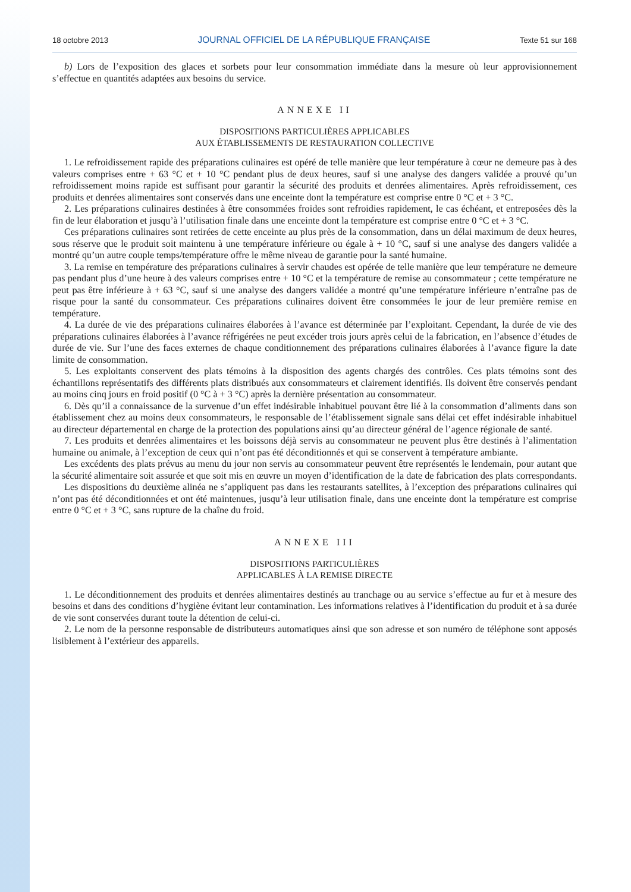18 octobre 2013 JOURNAL OFFICIEL DE LA RÉPUBLIQUE FRANÇAISE Texte 51 sur 168
b) Lors de l’exposition des glaces et sorbets pour leur consommation immédiate dans la mesure où leur approvisionnement s’effectue en quantités adaptées aux besoins du service.
ANNEXE II
DISPOSITIONS PARTICULIÈRES APPLICABLES
AUX ÉTABLISSEMENTS DE RESTAURATION COLLECTIVE
1. Le refroidissement rapide des préparations culinaires est opéré de telle manière que leur température à cœur ne demeure pas à des valeurs comprises entre + 63 °C et + 10 °C pendant plus de deux heures, sauf si une analyse des dangers validée a prouvé qu’un refroidissement moins rapide est suffisant pour garantir la sécurité des produits et denrées alimentaires. Après refroidissement, ces produits et denrées alimentaires sont conservés dans une enceinte dont la température est comprise entre 0 °C et + 3 °C.
2. Les préparations culinaires destinées à être consommées froides sont refroidies rapidement, le cas échéant, et entreposées dès la fin de leur élaboration et jusqu’à l’utilisation finale dans une enceinte dont la température est comprise entre 0 °C et + 3 °C.
Ces préparations culinaires sont retirées de cette enceinte au plus près de la consommation, dans un délai maximum de deux heures, sous réserve que le produit soit maintenu à une température inférieure ou égale à + 10 °C, sauf si une analyse des dangers validée a montré qu’un autre couple temps/température offre le même niveau de garantie pour la santé humaine.
3. La remise en température des préparations culinaires à servir chaudes est opérée de telle manière que leur température ne demeure pas pendant plus d’une heure à des valeurs comprises entre + 10 °C et la température de remise au consommateur ; cette température ne peut pas être inférieure à + 63 °C, sauf si une analyse des dangers validée a montré qu’une température inférieure n’entraîne pas de risque pour la santé du consommateur. Ces préparations culinaires doivent être consommées le jour de leur première remise en température.
4. La durée de vie des préparations culinaires élaborées à l’avance est déterminée par l’exploitant. Cependant, la durée de vie des préparations culinaires élaborées à l’avance réfrigérées ne peut excéder trois jours après celui de la fabrication, en l’absence d’études de durée de vie. Sur l’une des faces externes de chaque conditionnement des préparations culinaires élaborées à l’avance figure la date limite de consommation.
5. Les exploitants conservent des plats témoins à la disposition des agents chargés des contrôles. Ces plats témoins sont des échantillons représentatifs des différents plats distribués aux consommateurs et clairement identifiés. Ils doivent être conservés pendant au moins cinq jours en froid positif (0 °C à + 3 °C) après la dernière présentation au consommateur.
6. Dès qu’il a connaissance de la survenue d’un effet indésirable inhabituel pouvant être lié à la consommation d’aliments dans son établissement chez au moins deux consommateurs, le responsable de l’établissement signale sans délai cet effet indésirable inhabituel au directeur départemental en charge de la protection des populations ainsi qu’au directeur général de l’agence régionale de santé.
7. Les produits et denrées alimentaires et les boissons déjà servis au consommateur ne peuvent plus être destinés à l’alimentation humaine ou animale, à l’exception de ceux qui n’ont pas été déconditionnés et qui se conservent à température ambiante.
Les excédents des plats prévus au menu du jour non servis au consommateur peuvent être représentés le lendemain, pour autant que la sécurité alimentaire soit assurée et que soit mis en œuvre un moyen d’identification de la date de fabrication des plats correspondants.
Les dispositions du deuxième alinéa ne s’appliquent pas dans les restaurants satellites, à l’exception des préparations culinaires qui n’ont pas été déconditionnées et ont été maintenues, jusqu’à leur utilisation finale, dans une enceinte dont la température est comprise entre 0 °C et + 3 °C, sans rupture de la chaîne du froid.
ANNEXE III
DISPOSITIONS PARTICULIÈRES
APPLICABLES À LA REMISE DIRECTE
1. Le déconditionnement des produits et denrées alimentaires destinés au tranchage ou au service s’effectue au fur et à mesure des besoins et dans des conditions d’hygiène évitant leur contamination. Les informations relatives à l’identification du produit et à sa durée de vie sont conservées durant toute la détention de celui-ci.
2. Le nom de la personne responsable de distributeurs automatiques ainsi que son adresse et son numéro de téléphone sont apposés lisiblement à l’extérieur des appareils.